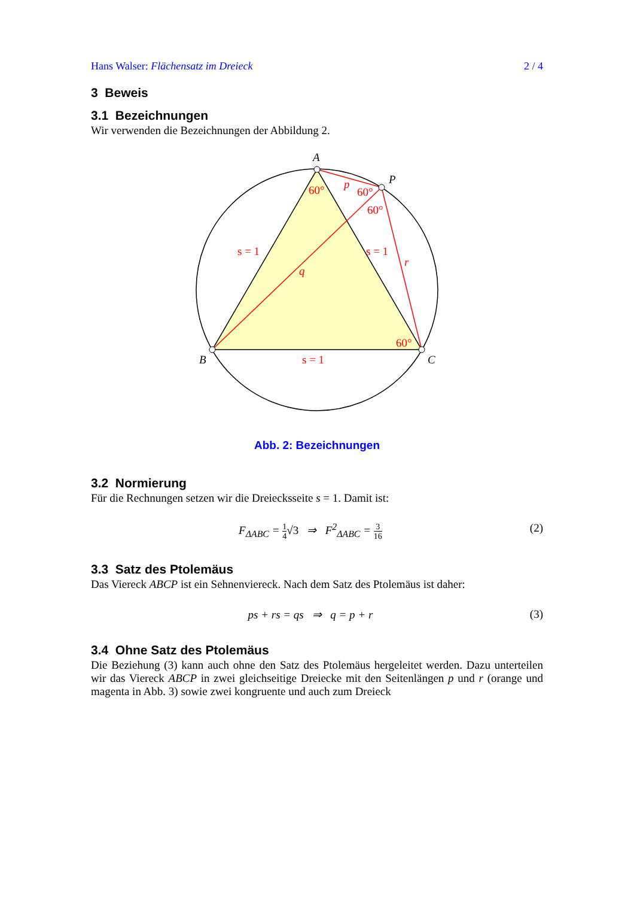Hans Walser: Flächensatz im Dreieck 2 / 4
3 Beweis
3.1 Bezeichnungen
Wir verwenden die Bezeichnungen der Abbildung 2.
A
P
B
C
60°
60°
60°
60°
p
q
r
s = 1
s = 1
s = 1
Abb. 2: Bezeichnungen
3.2 Normierung
Für die Rechnungen setzen wir die Dreiecksseite s = 1. Damit ist:
F<sub>ΔABC</sub> = 1 4√3 ⇒ F<sup>2</sup><sub>ΔABC</sub> = 3 16 (2)
3.3 Satz des Ptolemäus
Das Viereck ABCP ist ein Sehnenviereck. Nach dem Satz des Ptolemäus ist daher:
ps + rs = qs ⇒ q = p + r (3)
3.4 Ohne Satz des Ptolemäus
Die Beziehung (3) kann auch ohne den Satz des Ptolemäus hergeleitet werden. Dazu unterteilen wir das Viereck ABCP in zwei gleichseitige Dreiecke mit den Seitenlängen p und r (orange und magenta in Abb. 3) sowie zwei kongruente und auch zum Dreieck